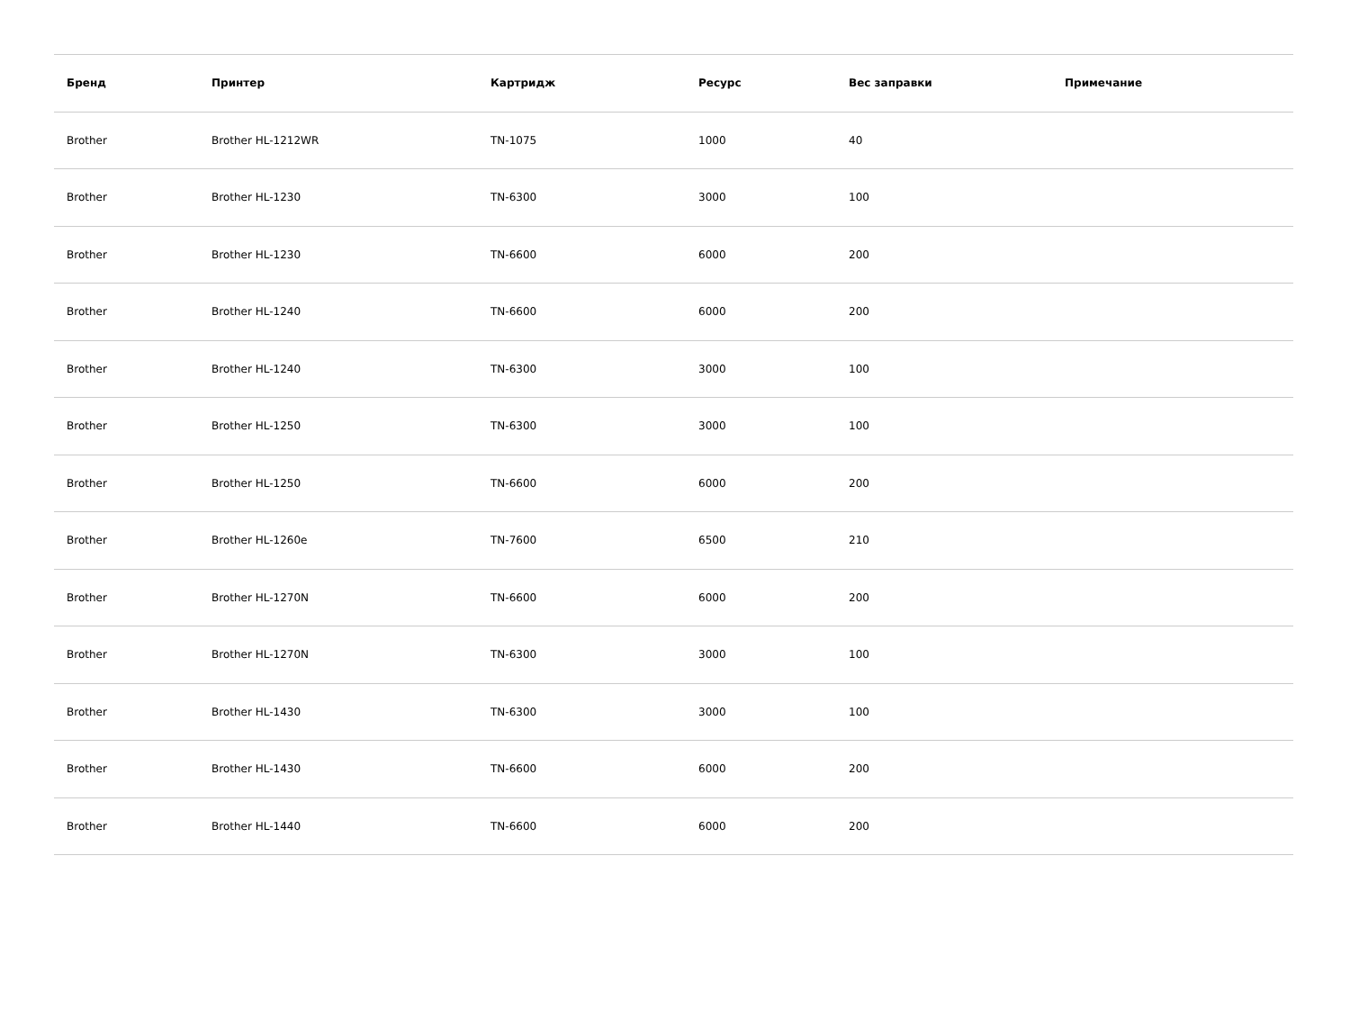| Бренд | Принтер | Картридж | Ресурс | Вес заправки | Примечание |
| --- | --- | --- | --- | --- | --- |
| Brother | Brother HL-1212WR | TN-1075 | 1000 | 40 | |
| Brother | Brother HL-1230 | TN-6300 | 3000 | 100 | |
| Brother | Brother HL-1230 | TN-6600 | 6000 | 200 | |
| Brother | Brother HL-1240 | TN-6600 | 6000 | 200 | |
| Brother | Brother HL-1240 | TN-6300 | 3000 | 100 | |
| Brother | Brother HL-1250 | TN-6300 | 3000 | 100 | |
| Brother | Brother HL-1250 | TN-6600 | 6000 | 200 | |
| Brother | Brother HL-1260e | TN-7600 | 6500 | 210 | |
| Brother | Brother HL-1270N | TN-6600 | 6000 | 200 | |
| Brother | Brother HL-1270N | TN-6300 | 3000 | 100 | |
| Brother | Brother HL-1430 | TN-6300 | 3000 | 100 | |
| Brother | Brother HL-1430 | TN-6600 | 6000 | 200 | |
| Brother | Brother HL-1440 | TN-6600 | 6000 | 200 | |